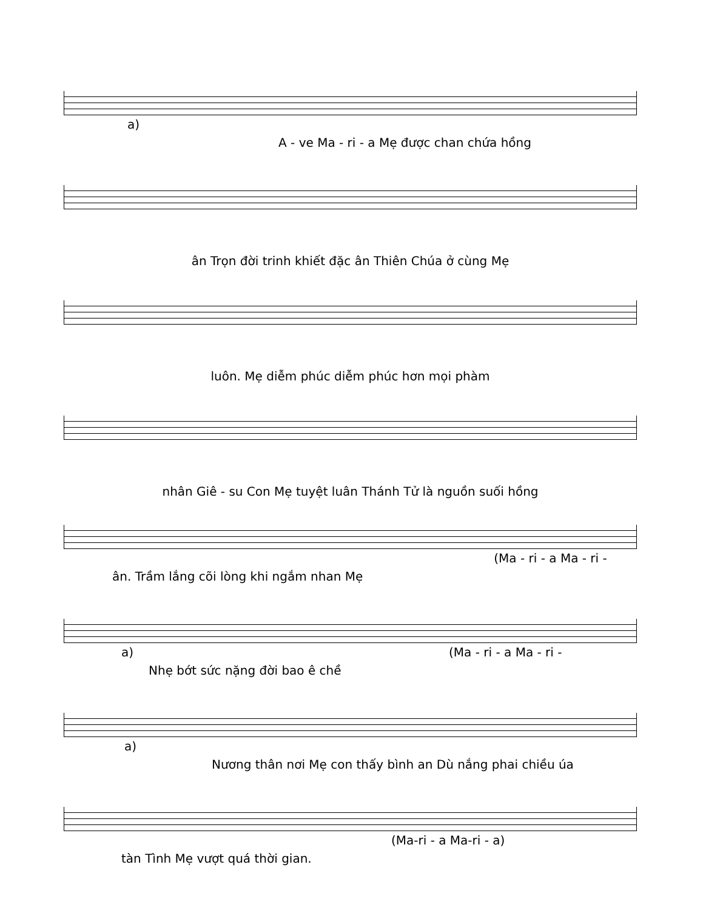a)
A - ve Ma - ri - a Mẹ được chan chứa hồng
ân Trọn đời trinh khiết đặc ân Thiên Chúa ở cùng Mẹ
luôn. Mẹ diễm phúc diễm phúc hơn mọi phàm
nhân Giê - su Con Mẹ tuyệt luân Thánh Tử là nguồn suối hồng
(Ma - ri - a Ma - ri -
ân. Trầm lắng cõi lòng khi ngắm nhan Mẹ
a) (Ma - ri - a Ma - ri -
Nhẹ bớt sức nặng đời bao ê chề
a)
Nương thân nơi Mẹ con thấy bình an Dù nắng phai chiều úa
(Ma-ri - a Ma-ri - a)
tàn Tình Mẹ vượt quá thời gian.